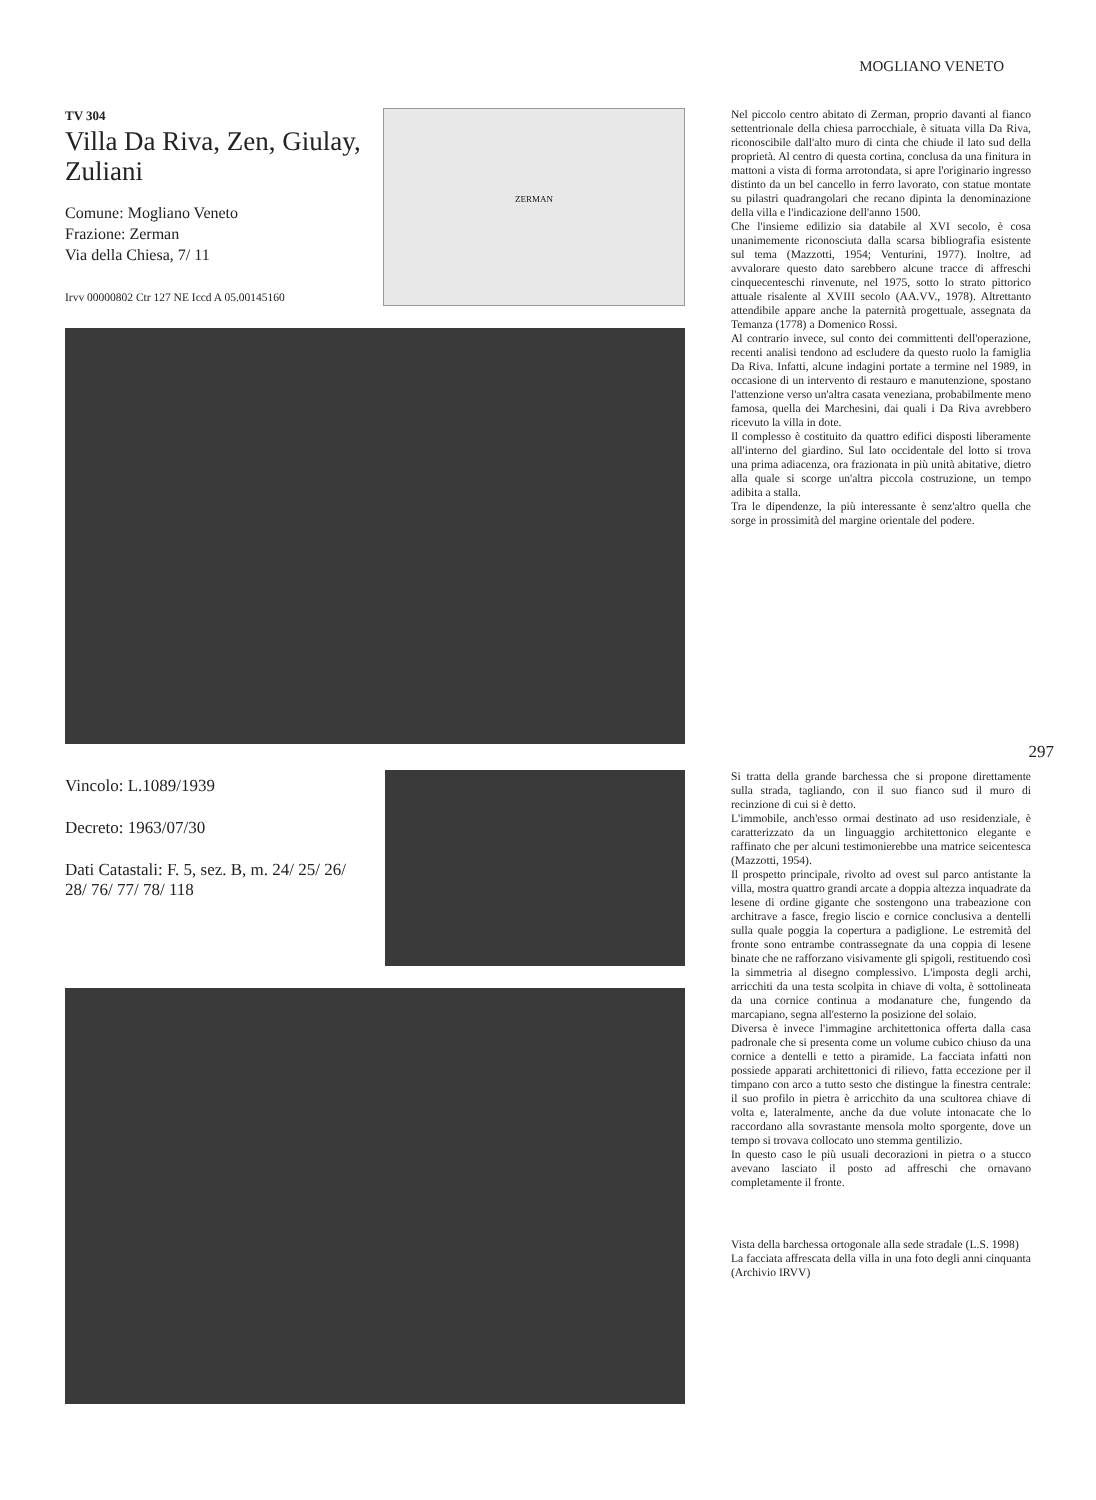MOGLIANO VENETO
TV 304
Villa Da Riva, Zen, Giulay, Zuliani
Comune: Mogliano Veneto
Frazione: Zerman
Via della Chiesa, 7/ 11
Irvv 00000802 Ctr 127 NE Iccd A 05.00145160
ZERMAN
Nel piccolo centro abitato di Zerman, proprio davanti al fianco settentrionale della chiesa parrocchiale, è situata villa Da Riva, riconoscibile dall'alto muro di cinta che chiude il lato sud della proprietà. Al centro di questa cortina, conclusa da una finitura in mattoni a vista di forma arrotondata, si apre l'originario ingresso distinto da un bel cancello in ferro lavorato, con statue montate su pilastri quadrangolari che recano dipinta la denominazione della villa e l'indicazione dell'anno 1500.
Che l'insieme edilizio sia databile al XVI secolo, è cosa unanimemente riconosciuta dalla scarsa bibliografia esistente sul tema (Mazzotti, 1954; Venturini, 1977). Inoltre, ad avvalorare questo dato sarebbero alcune tracce di affreschi cinquecenteschi rinvenute, nel 1975, sotto lo strato pittorico attuale risalente al XVIII secolo (AA.VV., 1978). Altrettanto attendibile appare anche la paternità progettuale, assegnata da Temanza (1778) a Domenico Rossi.
Al contrario invece, sul conto dei committenti dell'operazione, recenti analisi tendono ad escludere da questo ruolo la famiglia Da Riva. Infatti, alcune indagini portate a termine nel 1989, in occasione di un intervento di restauro e manutenzione, spostano l'attenzione verso un'altra casata veneziana, probabilmente meno famosa, quella dei Marchesini, dai quali i Da Riva avrebbero ricevuto la villa in dote.
Il complesso è costituito da quattro edifici disposti liberamente all'interno del giardino. Sul lato occidentale del lotto si trova una prima adiacenza, ora frazionata in più unità abitative, dietro alla quale si scorge un'altra piccola costruzione, un tempo adibita a stalla.
Tra le dipendenze, la più interessante è senz'altro quella che sorge in prossimità del margine orientale del podere.
297
Vincolo: L.1089/1939
Decreto: 1963/07/30
Dati Catastali: F. 5, sez. B, m. 24/ 25/ 26/ 28/ 76/ 77/ 78/ 118
Si tratta della grande barchessa che si propone direttamente sulla strada, tagliando, con il suo fianco sud il muro di recinzione di cui si è detto.
L'immobile, anch'esso ormai destinato ad uso residenziale, è caratterizzato da un linguaggio architettonico elegante e raffinato che per alcuni testimonierebbe una matrice seicentesca (Mazzotti, 1954).
Il prospetto principale, rivolto ad ovest sul parco antistante la villa, mostra quattro grandi arcate a doppia altezza inquadrate da lesene di ordine gigante che sostengono una trabeazione con architrave a fasce, fregio liscio e cornice conclusiva a dentelli sulla quale poggia la copertura a padiglione. Le estremità del fronte sono entrambe contrassegnate da una coppia di lesene binate che ne rafforzano visivamente gli spigoli, restituendo così la simmetria al disegno complessivo. L'imposta degli archi, arricchiti da una testa scolpita in chiave di volta, è sottolineata da una cornice continua a modanature che, fungendo da marcapiano, segna all'esterno la posizione del solaio.
Diversa è invece l'immagine architettonica offerta dalla casa padronale che si presenta come un volume cubico chiuso da una cornice a dentelli e tetto a piramide. La facciata infatti non possiede apparati architettonici di rilievo, fatta eccezione per il timpano con arco a tutto sesto che distingue la finestra centrale: il suo profilo in pietra è arricchito da una scultorea chiave di volta e, lateralmente, anche da due volute intonacate che lo raccordano alla sovrastante mensola molto sporgente, dove un tempo si trovava collocato uno stemma gentilizio.
In questo caso le più usuali decorazioni in pietra o a stucco avevano lasciato il posto ad affreschi che ornavano completamente il fronte.
Vista della barchessa ortogonale alla sede stradale (L.S. 1998)
La facciata affrescata della villa in una foto degli anni cinquanta (Archivio IRVV)